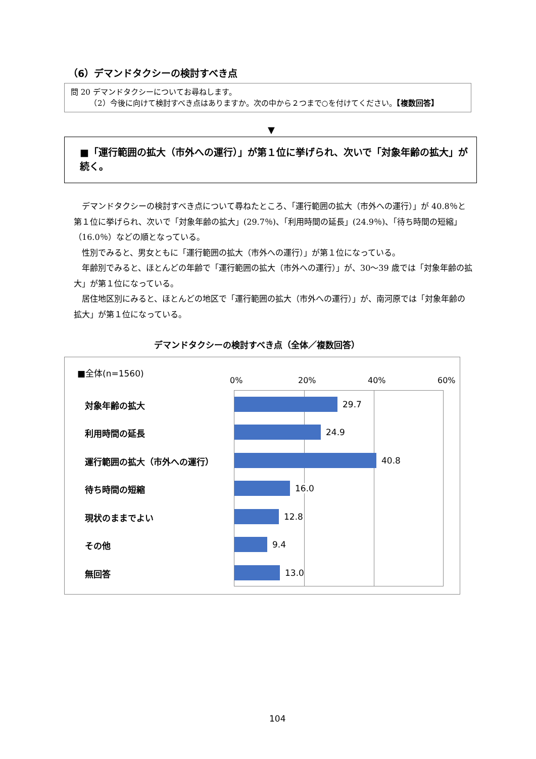（6）デマンドタクシーの検討すべき点
問 20 デマンドタクシーについてお尋ねします。
　　　（2）今後に向けて検討すべき点はありますか。次の中から２つまで○を付けてください。【複数回答】
▼
■「運行範囲の拡大（市外への運行）」が第１位に挙げられ、次いで「対象年齢の拡大」が続く。
デマンドタクシーの検討すべき点について尋ねたところ、「運行範囲の拡大（市外への運行）」が 40.8％と第１位に挙げられ、次いで「対象年齢の拡大」(29.7％)、「利用時間の延長」(24.9％)、「待ち時間の短縮」（16.0％）などの順となっている。
性別でみると、男女ともに「運行範囲の拡大（市外への運行）」が第１位になっている。
年齢別でみると、ほとんどの年齢で「運行範囲の拡大（市外への運行）」が、30～39 歳では「対象年齢の拡大」が第１位になっている。
居住地区別にみると、ほとんどの地区で「運行範囲の拡大（市外への運行）」が、南河原では「対象年齢の拡大」が第１位になっている。
デマンドタクシーの検討すべき点（全体／複数回答）
■全体(n=1560)
0% 20% 40% 60%
対象年齢の拡大
利用時間の延長
運行範囲の拡大（市外への運行）
待ち時間の短縮
現状のままでよい
その他
無回答
29.7
24.9
40.8
16.0
12.8
9.4
13.0
104